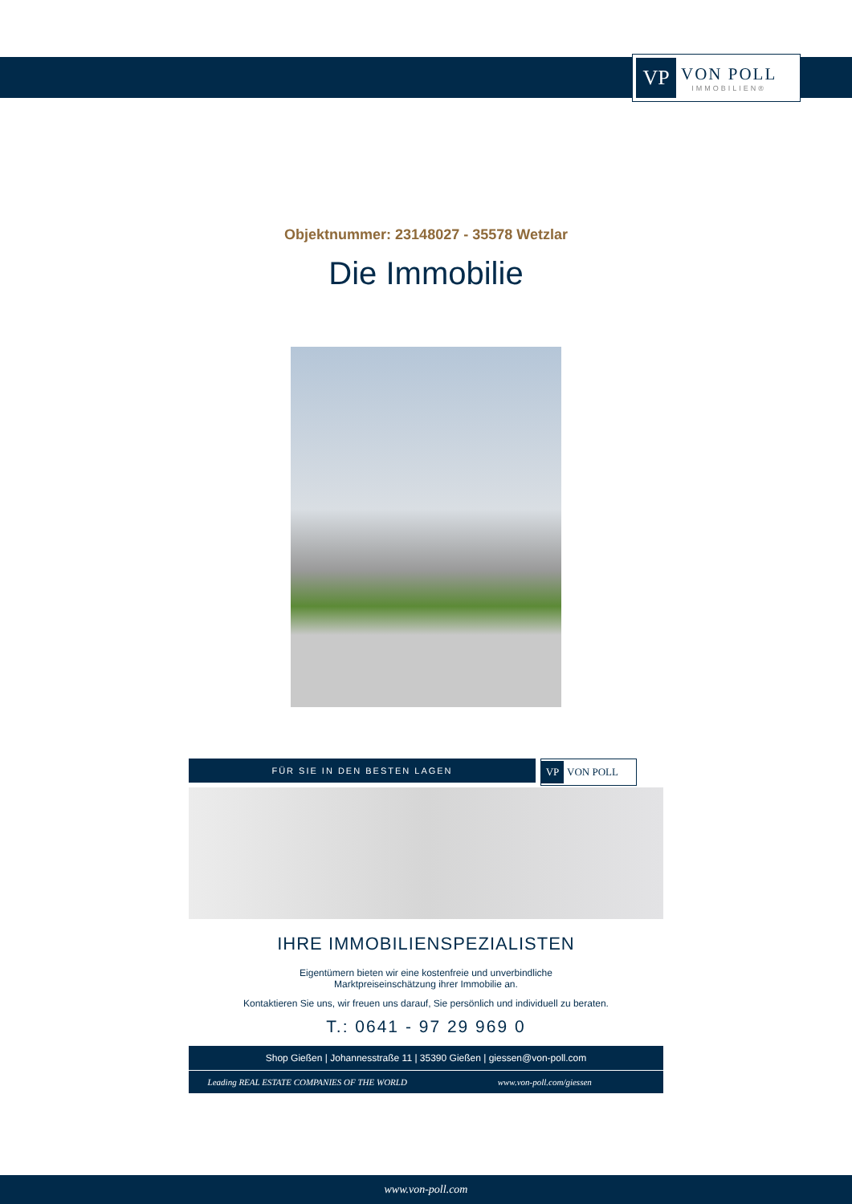VP
VON POLL
IMMOBILIEN®
Objektnummer: 23148027 - 35578 Wetzlar
Die Immobilie
FÜR SIE IN DEN BESTEN LAGEN
VP VON POLL
IHRE IMMOBILIENSPEZIALISTEN
Eigentümern bieten wir eine kostenfreie und unverbindliche
Marktpreiseinschätzung ihrer Immobilie an.
Kontaktieren Sie uns, wir freuen uns darauf, Sie persönlich und individuell zu beraten.
T.: 0641 - 97 29 969 0
Shop Gießen | Johannesstraße 11 | 35390 Gießen | giessen@von-poll.com
Leading REAL ESTATE COMPANIES OF THE WORLD
www.von-poll.com/giessen
www.von-poll.com